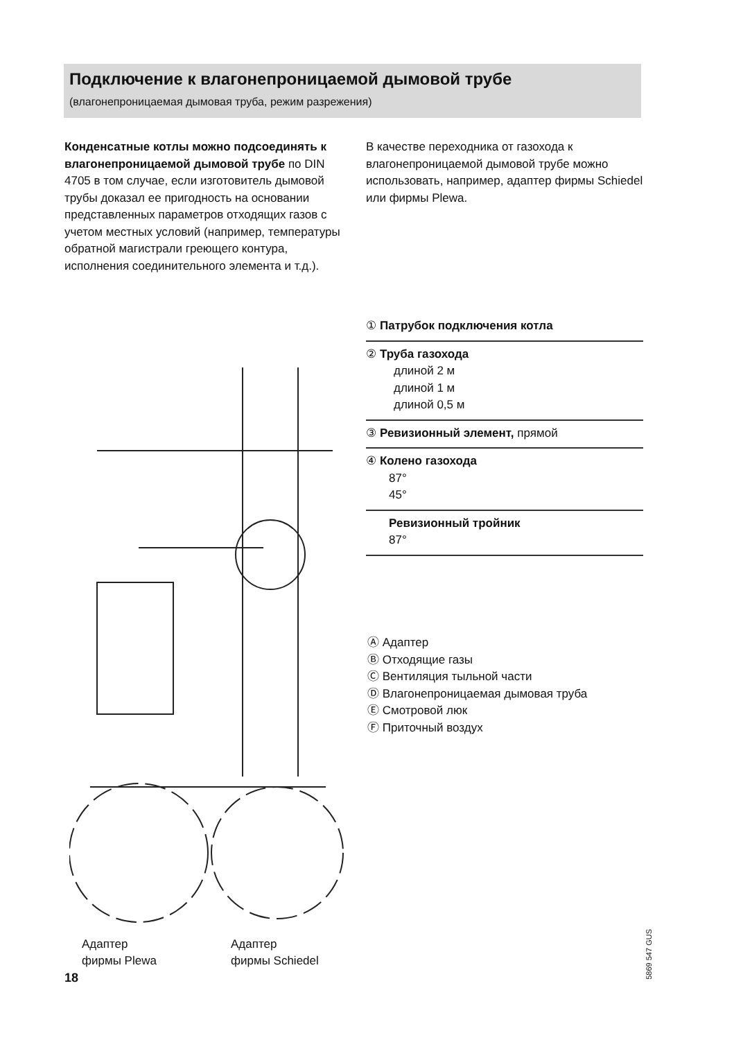Подключение к влагонепроницаемой дымовой трубе
(влагонепроницаемая дымовая труба, режим разрежения)
Конденсатные котлы можно подсоединять к влагонепроницаемой дымовой трубе по DIN 4705 в том случае, если изготовитель дымовой трубы доказал ее пригодность на основании представленных параметров отходящих газов с учетом местных условий (например, температуры обратной магистрали греющего контура, исполнения соединительного элемента и т.д.).
В качестве переходника от газохода к влагонепроницаемой дымовой трубе можно использовать, например, адаптер фирмы Schiedel или фирмы Plewa.
① Патрубок подключения котла
② Труба газохода
длиной 2 м
длиной 1 м
длиной 0,5 м
③ Ревизионный элемент, прямой
④ Колено газохода
87°
45°
Ревизионный тройник
87°
Ⓐ Адаптер
Ⓑ Отходящие газы
Ⓒ Вентиляция тыльной части
Ⓓ Влагонепроницаемая дымовая труба
Ⓔ Смотровой люк
Ⓕ Приточный воздух
Адаптер
фирмы Plewa
Адаптер
фирмы Schiedel
18
5869 547 GUS